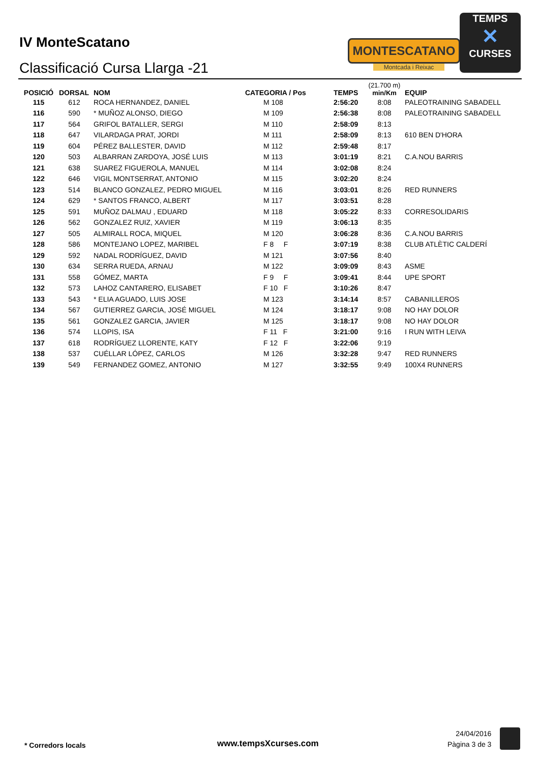IV MonteScatano
Classificació Cursa Llarga -21
MONTESCATANO
Montcada i Reixac
TEMPS
✕
CURSES
| POSICIÓ | DORSAL | NOM | CATEGORIA / Pos | TEMPS | (21.700 m) min/Km | EQUIP |
| --- | --- | --- | --- | --- | --- | --- |
| 115 | 612 | ROCA HERNANDEZ, DANIEL | M 108 | 2:56:20 | 8:08 | PALEOTRAINING SABADELL |
| 116 | 590 | * MUÑOZ ALONSO, DIEGO | M 109 | 2:56:38 | 8:08 | PALEOTRAINING SABADELL |
| 117 | 564 | GRIFOL BATALLER, SERGI | M 110 | 2:58:09 | 8:13 | |
| 118 | 647 | VILARDAGA PRAT, JORDI | M 111 | 2:58:09 | 8:13 | 610 BEN D'HORA |
| 119 | 604 | PÉREZ BALLESTER, DAVID | M 112 | 2:59:48 | 8:17 | |
| 120 | 503 | ALBARRAN ZARDOYA, JOSÉ LUIS | M 113 | 3:01:19 | 8:21 | C.A.NOU BARRIS |
| 121 | 638 | SUAREZ FIGUEROLA, MANUEL | M 114 | 3:02:08 | 8:24 | |
| 122 | 646 | VIGIL MONTSERRAT, ANTONIO | M 115 | 3:02:20 | 8:24 | |
| 123 | 514 | BLANCO GONZALEZ, PEDRO MIGUEL | M 116 | 3:03:01 | 8:26 | RED RUNNERS |
| 124 | 629 | * SANTOS FRANCO, ALBERT | M 117 | 3:03:51 | 8:28 | |
| 125 | 591 | MUÑOZ DALMAU , EDUARD | M 118 | 3:05:22 | 8:33 | CORRESOLIDARIS |
| 126 | 562 | GONZALEZ RUIZ, XAVIER | M 119 | 3:06:13 | 8:35 | |
| 127 | 505 | ALMIRALL ROCA, MIQUEL | M 120 | 3:06:28 | 8:36 | C.A.NOU BARRIS |
| 128 | 586 | MONTEJANO LOPEZ, MARIBEL | F 8 F | 3:07:19 | 8:38 | CLUB ATLÈTIC CALDERÍ |
| 129 | 592 | NADAL RODRÍGUEZ, DAVID | M 121 | 3:07:56 | 8:40 | |
| 130 | 634 | SERRA RUEDA, ARNAU | M 122 | 3:09:09 | 8:43 | ASME |
| 131 | 558 | GÓMEZ, MARTA | F 9 F | 3:09:41 | 8:44 | UPE SPORT |
| 132 | 573 | LAHOZ CANTARERO, ELISABET | F 10 F | 3:10:26 | 8:47 | |
| 133 | 543 | * ELIA AGUADO, LUIS JOSE | M 123 | 3:14:14 | 8:57 | CABANILLEROS |
| 134 | 567 | GUTIERREZ GARCIA, JOSÉ MIGUEL | M 124 | 3:18:17 | 9:08 | NO HAY DOLOR |
| 135 | 561 | GONZALEZ GARCIA, JAVIER | M 125 | 3:18:17 | 9:08 | NO HAY DOLOR |
| 136 | 574 | LLOPIS, ISA | F 11 F | 3:21:00 | 9:16 | I RUN WITH LEIVA |
| 137 | 618 | RODRÍGUEZ LLORENTE, KATY | F 12 F | 3:22:06 | 9:19 | |
| 138 | 537 | CUÉLLAR LÓPEZ, CARLOS | M 126 | 3:32:28 | 9:47 | RED RUNNERS |
| 139 | 549 | FERNANDEZ GOMEZ, ANTONIO | M 127 | 3:32:55 | 9:49 | 100X4 RUNNERS |
* Corredors locals www.tempsXcurses.com
24/04/2016
Pàgina 3 de 3